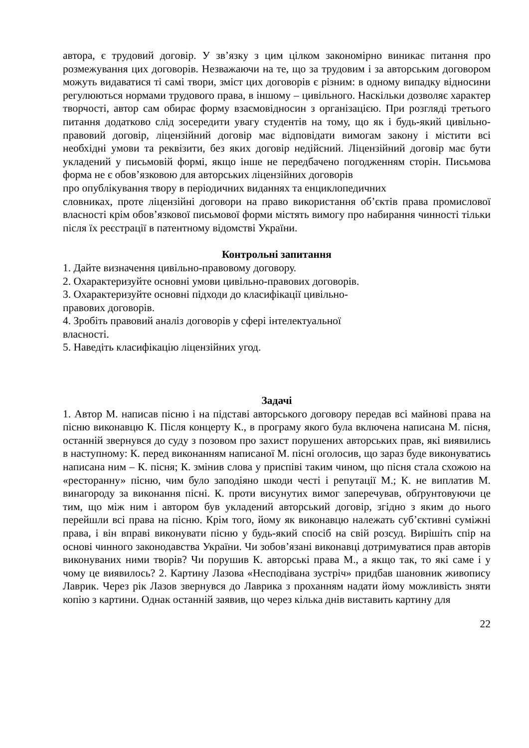автора, є трудовий договір. У зв’язку з цим цілком закономірно виникає питання про розмежування цих договорів. Незважаючи на те, що за трудовим і за авторським договором можуть видаватися ті самі твори, зміст цих договорів є різним: в одному випадку відносини регулюються нормами трудового права, в іншому – цивільного. Наскільки дозволяє характер творчості, автор сам обирає форму взаємовідносин з організацією. При розгляді третього питання додатково слід зосередити увагу студентів на тому, що як і будь-який цивільно-правовий договір, ліцензійний договір має відповідати вимогам закону і містити всі необхідні умови та реквізити, без яких договір недійсний. Ліцензійний договір має бути укладений у письмовій формі, якщо інше не передбачено погодженням сторін. Письмова форма не є обов’язковою для авторських ліцензійних договорів
про опублікування твору в періодичних виданнях та енциклопедичних
словниках, проте ліцензійні договори на право використання об’єктів права промислової власності крім обов’язкової письмової форми містять вимогу про набирання чинності тільки після їх реєстрації в патентному відомстві України.
Контрольні запитання
1. Дайте визначення цивільно-правовому договору.
2. Охарактеризуйте основні умови цивільно-правових договорів.
3. Охарактеризуйте основні підходи до класифікації цивільно-
правових договорів.
4. Зробіть правовий аналіз договорів у сфері інтелектуальної
власності.
5. Наведіть класифікацію ліцензійних угод.
Задачі
1. Автор М. написав пісню і на підставі авторського договору передав всі майнові права на пісню виконавцю К. Після концерту К., в програму якого була включена написана М. пісня, останній звернувся до суду з позовом про захист порушених авторських прав, які виявились в наступному: К. перед виконанням написаної М. пісні оголосив, що зараз буде виконуватись написана ним – К. пісня; К. змінив слова у приспіві таким чином, що пісня стала схожою на «ресторанну» пісню, чим було заподіяно шкоди честі і репутації М.; К. не виплатив М. винагороду за виконання пісні. К. проти висунутих вимог заперечував, обґрунтовуючи це тим, що між ним і автором був укладений авторський договір, згідно з яким до нього перейшли всі права на пісню. Крім того, йому як виконавцю належать суб’єктивні суміжні права, і він вправі виконувати пісню у будь-який спосіб на свій розсуд. Вирішіть спір на основі чинного законодавства України. Чи зобов’язані виконавці дотримуватися прав авторів виконуваних ними творів? Чи порушив К. авторські права М., а якщо так, то які саме і у чому це виявилось? 2. Картину Лазова «Несподівана зустріч» придбав шановник живопису Лаврик. Через рік Лазов звернувся до Лаврика з проханням надати йому можливість зняти копію з картини. Однак останній заявив, що через кілька днів виставить картину для
22